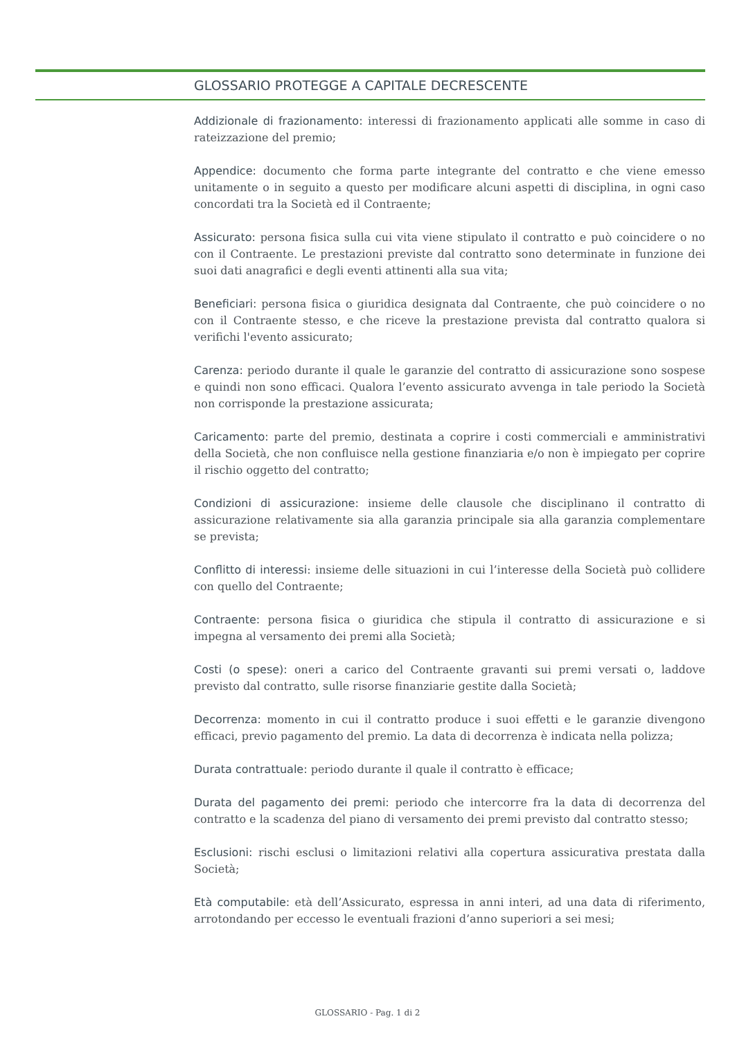GLOSSARIO PROTEGGE A CAPITALE DECRESCENTE
Addizionale di frazionamento: interessi di frazionamento applicati alle somme in caso di rateizzazione del premio;
Appendice: documento che forma parte integrante del contratto e che viene emesso unitamente o in seguito a questo per modificare alcuni aspetti di disciplina, in ogni caso concordati tra la Società ed il Contraente;
Assicurato: persona fisica sulla cui vita viene stipulato il contratto e può coincidere o no con il Contraente. Le prestazioni previste dal contratto sono determinate in funzione dei suoi dati anagrafici e degli eventi attinenti alla sua vita;
Beneficiari: persona fisica o giuridica designata dal Contraente, che può coincidere o no con il Contraente stesso, e che riceve la prestazione prevista dal contratto qualora si verifichi l'evento assicurato;
Carenza: periodo durante il quale le garanzie del contratto di assicurazione sono sospese e quindi non sono efficaci. Qualora l’evento assicurato avvenga in tale periodo la Società non corrisponde la prestazione assicurata;
Caricamento: parte del premio, destinata a coprire i costi commerciali e amministrativi della Società, che non confluisce nella gestione finanziaria e/o non è impiegato per coprire il rischio oggetto del contratto;
Condizioni di assicurazione: insieme delle clausole che disciplinano il contratto di assicurazione relativamente sia alla garanzia principale sia alla garanzia complementare se prevista;
Conflitto di interessi: insieme delle situazioni in cui l’interesse della Società può collidere con quello del Contraente;
Contraente: persona fisica o giuridica che stipula il contratto di assicurazione e si impegna al versamento dei premi alla Società;
Costi (o spese): oneri a carico del Contraente gravanti sui premi versati o, laddove previsto dal contratto, sulle risorse finanziarie gestite dalla Società;
Decorrenza: momento in cui il contratto produce i suoi effetti e le garanzie divengono efficaci, previo pagamento del premio. La data di decorrenza è indicata nella polizza;
Durata contrattuale: periodo durante il quale il contratto è efficace;
Durata del pagamento dei premi: periodo che intercorre fra la data di decorrenza del contratto e la scadenza del piano di versamento dei premi previsto dal contratto stesso;
Esclusioni: rischi esclusi o limitazioni relativi alla copertura assicurativa prestata dalla Società;
Età computabile: età dell’Assicurato, espressa in anni interi, ad una data di riferimento, arrotondando per eccesso le eventuali frazioni d’anno superiori a sei mesi;
GLOSSARIO - Pag. 1 di 2